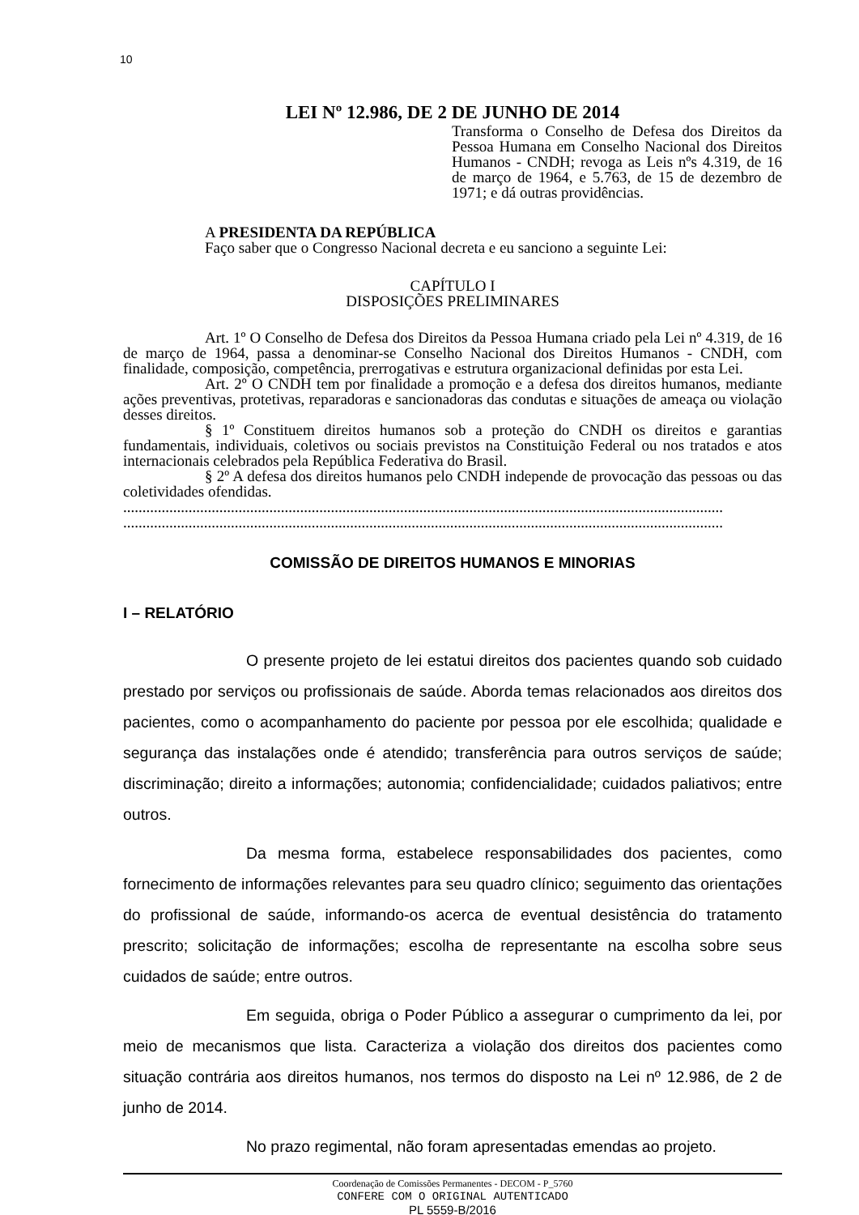10
LEI Nº 12.986, DE 2 DE JUNHO DE 2014
Transforma o Conselho de Defesa dos Direitos da Pessoa Humana em Conselho Nacional dos Direitos Humanos - CNDH; revoga as Leis nºs 4.319, de 16 de março de 1964, e 5.763, de 15 de dezembro de 1971; e dá outras providências.
A PRESIDENTA DA REPÚBLICA
Faço saber que o Congresso Nacional decreta e eu sanciono a seguinte Lei:
CAPÍTULO I
DISPOSIÇÕES PRELIMINARES
Art. 1º O Conselho de Defesa dos Direitos da Pessoa Humana criado pela Lei nº 4.319, de 16 de março de 1964, passa a denominar-se Conselho Nacional dos Direitos Humanos - CNDH, com finalidade, composição, competência, prerrogativas e estrutura organizacional definidas por esta Lei.
Art. 2º O CNDH tem por finalidade a promoção e a defesa dos direitos humanos, mediante ações preventivas, protetivas, reparadoras e sancionadoras das condutas e situações de ameaça ou violação desses direitos.
§ 1º Constituem direitos humanos sob a proteção do CNDH os direitos e garantias fundamentais, individuais, coletivos ou sociais previstos na Constituição Federal ou nos tratados e atos internacionais celebrados pela República Federativa do Brasil.
§ 2º A defesa dos direitos humanos pelo CNDH independe de provocação das pessoas ou das coletividades ofendidas.
............................................................................................................................................................
............................................................................................................................................................
COMISSÃO DE DIREITOS HUMANOS E MINORIAS
I – RELATÓRIO
O presente projeto de lei estatui direitos dos pacientes quando sob cuidado prestado por serviços ou profissionais de saúde. Aborda temas relacionados aos direitos dos pacientes, como o acompanhamento do paciente por pessoa por ele escolhida; qualidade e segurança das instalações onde é atendido; transferência para outros serviços de saúde; discriminação; direito a informações; autonomia; confidencialidade; cuidados paliativos; entre outros.
Da mesma forma, estabelece responsabilidades dos pacientes, como fornecimento de informações relevantes para seu quadro clínico; seguimento das orientações do profissional de saúde, informando-os acerca de eventual desistência do tratamento prescrito; solicitação de informações; escolha de representante na escolha sobre seus cuidados de saúde; entre outros.
Em seguida, obriga o Poder Público a assegurar o cumprimento da lei, por meio de mecanismos que lista. Caracteriza a violação dos direitos dos pacientes como situação contrária aos direitos humanos, nos termos do disposto na Lei nº 12.986, de 2 de junho de 2014.
No prazo regimental, não foram apresentadas emendas ao projeto.
Coordenação de Comissões Permanentes - DECOM - P_5760
CONFERE COM O ORIGINAL AUTENTICADO
PL 5559-B/2016